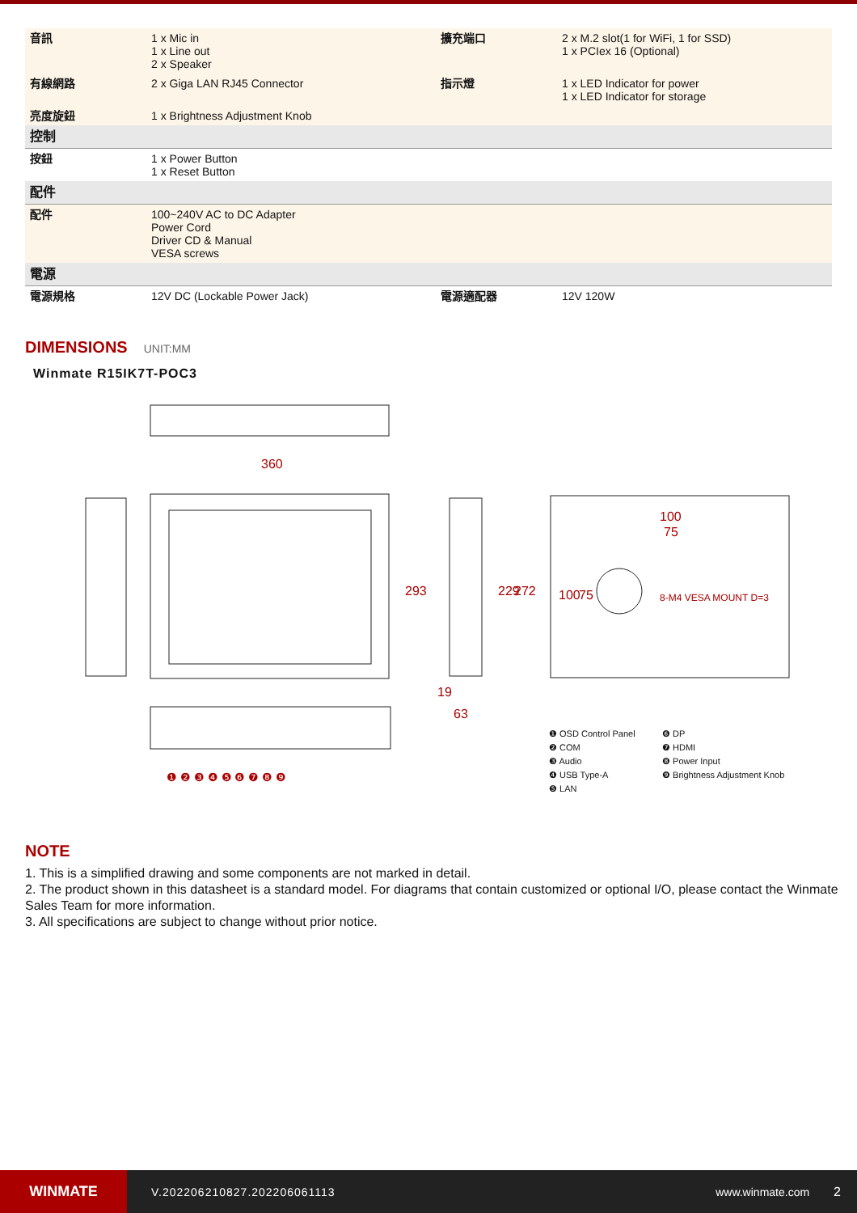| 音訊 | 1 x Mic in 1 x Line out 2 x Speaker | 擴充端口 | 2 x M.2 slot(1 for WiFi, 1 for SSD) 1 x PCIex 16 (Optional) |
| 有線網路 | 2 x Giga LAN RJ45 Connector | 指示燈 | 1 x LED Indicator for power 1 x LED Indicator for storage |
| 亮度旋鈕 | 1 x Brightness Adjustment Knob | | |
| 控制 | | | |
| 按鈕 | 1 x Power Button 1 x Reset Button | | |
| 配件 | | | |
| 配件 | 100~240V AC to DC Adapter Power Cord Driver CD & Manual VESA screws | | |
| 電源 | | | |
| 電源規格 | 12V DC (Lockable Power Jack) | 電源適配器 | 12V 120W |
DIMENSIONS UNIT:MM
Winmate R15IK7T-POC3
360
293
229
272
19
63
100
75
100
75
8-M4 VESA MOUNT D=3
❶ ❷ ❸ ❹ ❺ ❻ ❼ ❽ ❾
❶ OSD Control Panel ❻ DP ❷ COM ❼ HDMI ❸ Audio ❽ Power Input ❹ USB Type-A ❾ Brightness Adjustment Knob ❺ LAN
NOTE
1. This is a simplified drawing and some components are not marked in detail.
2. The product shown in this datasheet is a standard model. For diagrams that contain customized or optional I/O, please contact the Winmate Sales Team for more information.
3. All specifications are subject to change without prior notice.
WINMATE
V.202206210827.202206061113 www.winmate.com 2